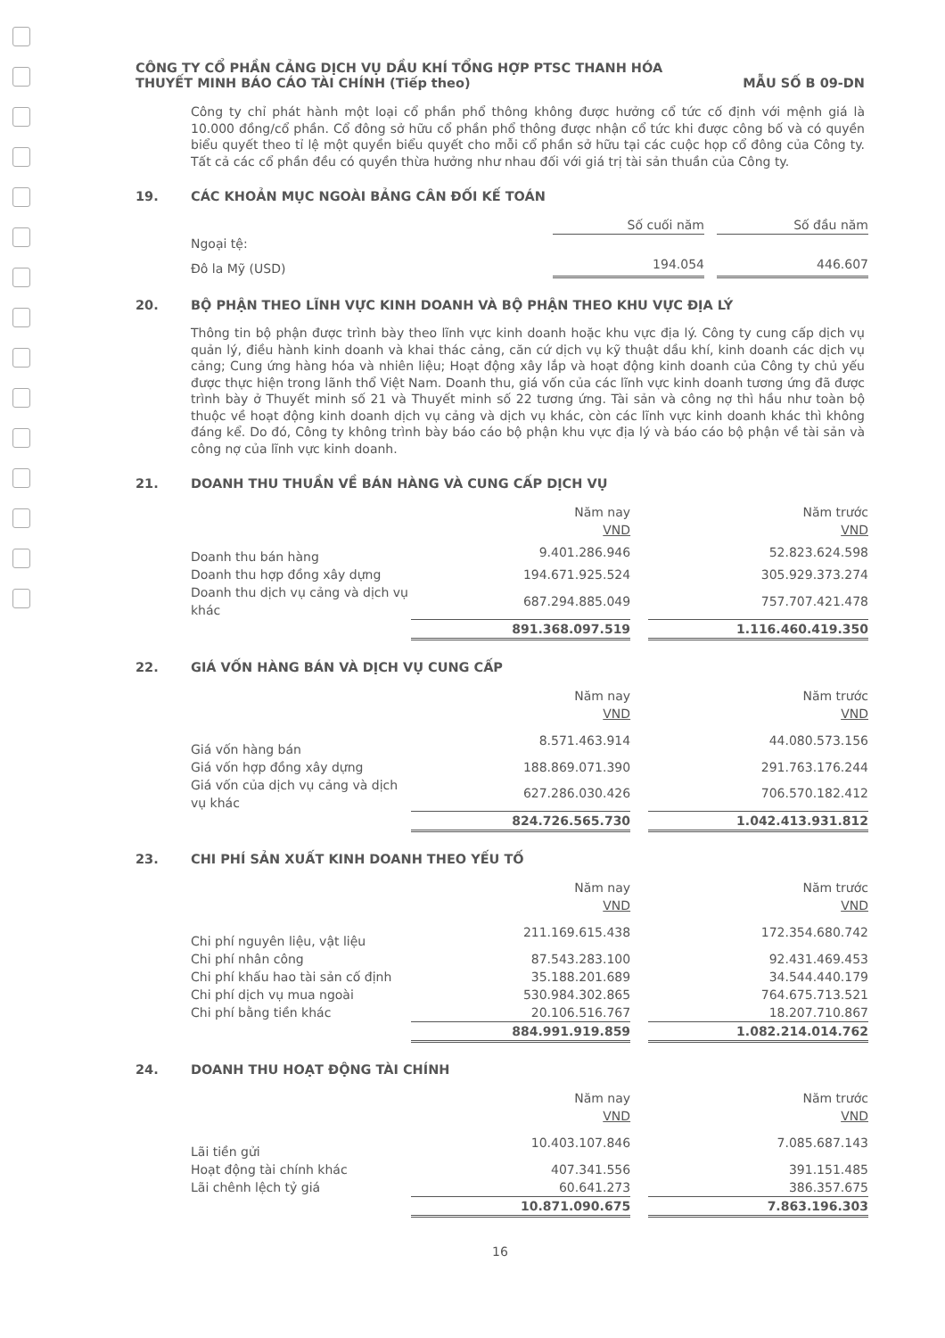CÔNG TY CỔ PHẦN CẢNG DỊCH VỤ DẦU KHÍ TỔNG HỢP PTSC THANH HÓA
THUYẾT MINH BÁO CÁO TÀI CHÍNH (Tiếp theo) MẪU SỐ B 09-DN
Công ty chỉ phát hành một loại cổ phần phổ thông không được hưởng cổ tức cố định với mệnh giá là 10.000 đồng/cổ phần. Cổ đông sở hữu cổ phần phổ thông được nhận cổ tức khi được công bố và có quyền biểu quyết theo tỉ lệ một quyền biểu quyết cho mỗi cổ phần sở hữu tại các cuộc họp cổ đông của Công ty. Tất cả các cổ phần đều có quyền thừa hưởng như nhau đối với giá trị tài sản thuần của Công ty.
19. CÁC KHOẢN MỤC NGOÀI BẢNG CÂN ĐỐI KẾ TOÁN
| | Số cuối năm | | Số đầu năm |
| Ngoại tệ: | | | |
| Đô la Mỹ (USD) | 194.054 | | 446.607 |
20. BỘ PHẬN THEO LĨNH VỰC KINH DOANH VÀ BỘ PHẬN THEO KHU VỰC ĐỊA LÝ
Thông tin bộ phận được trình bày theo lĩnh vực kinh doanh hoặc khu vực địa lý. Công ty cung cấp dịch vụ quản lý, điều hành kinh doanh và khai thác cảng, căn cứ dịch vụ kỹ thuật dầu khí, kinh doanh các dịch vụ cảng; Cung ứng hàng hóa và nhiên liệu; Hoạt động xây lắp và hoạt động kinh doanh của Công ty chủ yếu được thực hiện trong lãnh thổ Việt Nam. Doanh thu, giá vốn của các lĩnh vực kinh doanh tương ứng đã được trình bày ở Thuyết minh số 21 và Thuyết minh số 22 tương ứng. Tài sản và công nợ thì hầu như toàn bộ thuộc về hoạt động kinh doanh dịch vụ cảng và dịch vụ khác, còn các lĩnh vực kinh doanh khác thì không đáng kể. Do đó, Công ty không trình bày báo cáo bộ phận khu vực địa lý và báo cáo bộ phận về tài sản và công nợ của lĩnh vực kinh doanh.
21. DOANH THU THUẦN VỀ BÁN HÀNG VÀ CUNG CẤP DỊCH VỤ
| | Năm nay VND | | Năm trước VND |
| Doanh thu bán hàng | 9.401.286.946 | | 52.823.624.598 |
| Doanh thu hợp đồng xây dựng | 194.671.925.524 | | 305.929.373.274 |
| Doanh thu dịch vụ cảng và dịch vụ khác | 687.294.885.049 | | 757.707.421.478 |
| | 891.368.097.519 | | 1.116.460.419.350 |
22. GIÁ VỐN HÀNG BÁN VÀ DỊCH VỤ CUNG CẤP
| | Năm nay VND | | Năm trước VND |
| Giá vốn hàng bán | 8.571.463.914 | | 44.080.573.156 |
| Giá vốn hợp đồng xây dựng | 188.869.071.390 | | 291.763.176.244 |
| Giá vốn của dịch vụ cảng và dịch vụ khác | 627.286.030.426 | | 706.570.182.412 |
| | 824.726.565.730 | | 1.042.413.931.812 |
23. CHI PHÍ SẢN XUẤT KINH DOANH THEO YẾU TỐ
| | Năm nay VND | | Năm trước VND |
| Chi phí nguyên liệu, vật liệu | 211.169.615.438 | | 172.354.680.742 |
| Chi phí nhân công | 87.543.283.100 | | 92.431.469.453 |
| Chi phí khấu hao tài sản cố định | 35.188.201.689 | | 34.544.440.179 |
| Chi phí dịch vụ mua ngoài | 530.984.302.865 | | 764.675.713.521 |
| Chi phí bằng tiền khác | 20.106.516.767 | | 18.207.710.867 |
| | 884.991.919.859 | | 1.082.214.014.762 |
24. DOANH THU HOẠT ĐỘNG TÀI CHÍNH
| | Năm nay VND | | Năm trước VND |
| Lãi tiền gửi | 10.403.107.846 | | 7.085.687.143 |
| Hoạt động tài chính khác | 407.341.556 | | 391.151.485 |
| Lãi chênh lệch tỷ giá | 60.641.273 | | 386.357.675 |
| | 10.871.090.675 | | 7.863.196.303 |
16